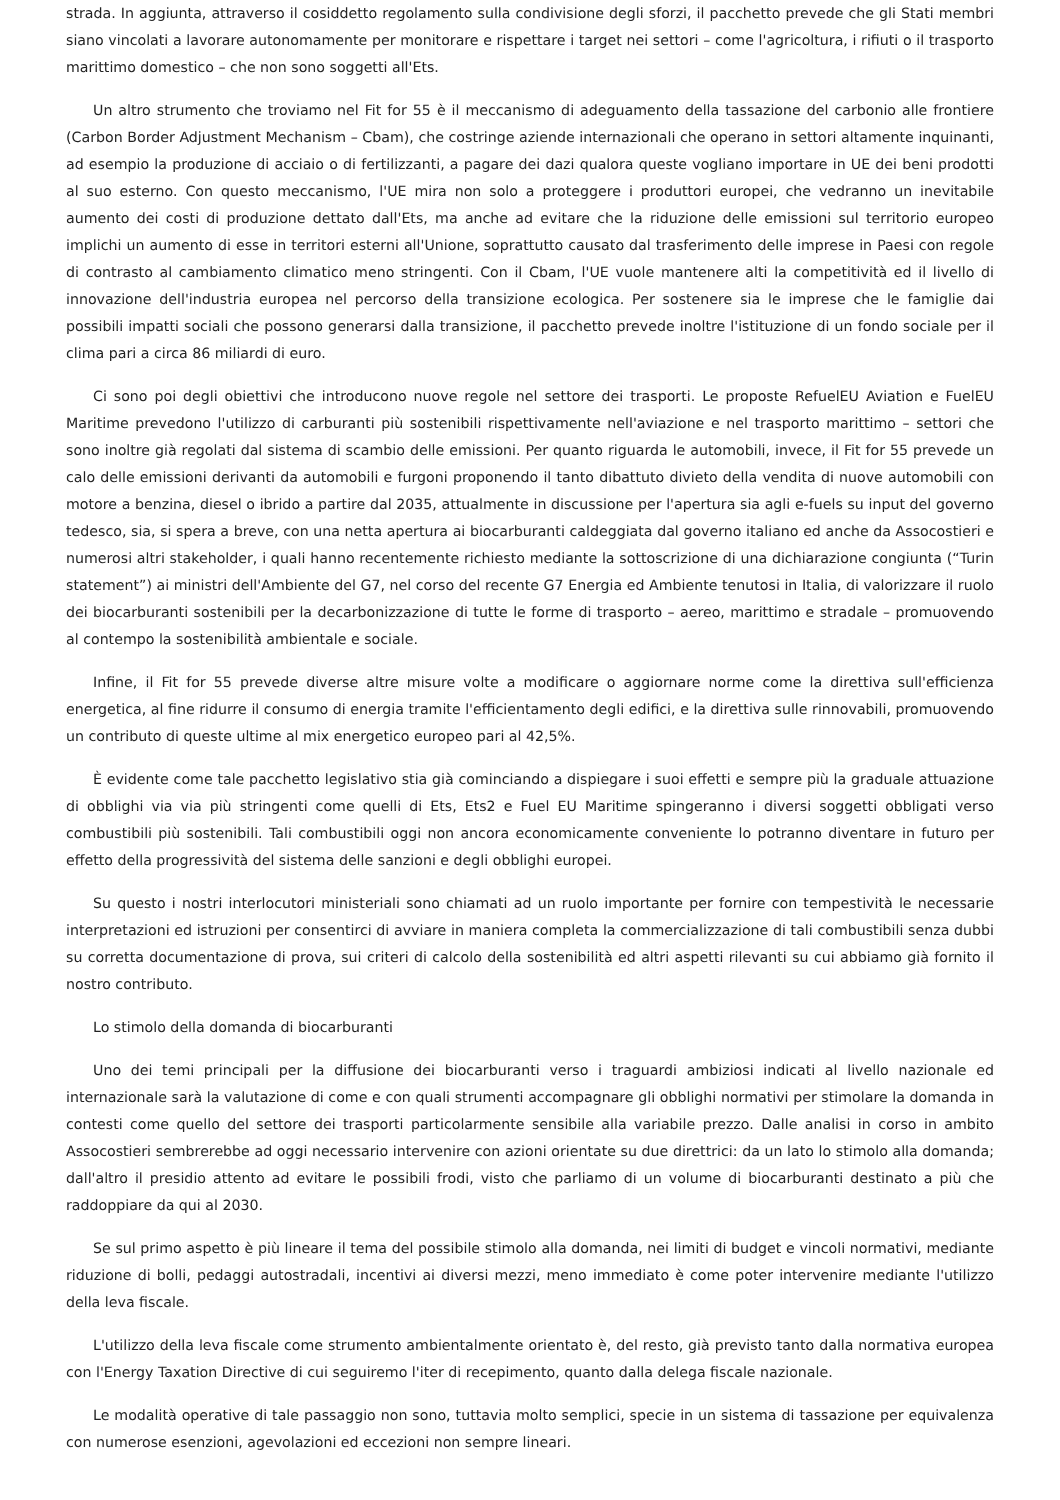strada. In aggiunta, attraverso il cosiddetto regolamento sulla condivisione degli sforzi, il pacchetto prevede che gli Stati membri siano vincolati a lavorare autonomamente per monitorare e rispettare i target nei settori – come l'agricoltura, i rifiuti o il trasporto marittimo domestico – che non sono soggetti all'Ets.
Un altro strumento che troviamo nel Fit for 55 è il meccanismo di adeguamento della tassazione del carbonio alle frontiere (Carbon Border Adjustment Mechanism – Cbam), che costringe aziende internazionali che operano in settori altamente inquinanti, ad esempio la produzione di acciaio o di fertilizzanti, a pagare dei dazi qualora queste vogliano importare in UE dei beni prodotti al suo esterno. Con questo meccanismo, l'UE mira non solo a proteggere i produttori europei, che vedranno un inevitabile aumento dei costi di produzione dettato dall'Ets, ma anche ad evitare che la riduzione delle emissioni sul territorio europeo implichi un aumento di esse in territori esterni all'Unione, soprattutto causato dal trasferimento delle imprese in Paesi con regole di contrasto al cambiamento climatico meno stringenti. Con il Cbam, l'UE vuole mantenere alti la competitività ed il livello di innovazione dell'industria europea nel percorso della transizione ecologica. Per sostenere sia le imprese che le famiglie dai possibili impatti sociali che possono generarsi dalla transizione, il pacchetto prevede inoltre l'istituzione di un fondo sociale per il clima pari a circa 86 miliardi di euro.
Ci sono poi degli obiettivi che introducono nuove regole nel settore dei trasporti. Le proposte RefuelEU Aviation e FuelEU Maritime prevedono l'utilizzo di carburanti più sostenibili rispettivamente nell'aviazione e nel trasporto marittimo – settori che sono inoltre già regolati dal sistema di scambio delle emissioni. Per quanto riguarda le automobili, invece, il Fit for 55 prevede un calo delle emissioni derivanti da automobili e furgoni proponendo il tanto dibattuto divieto della vendita di nuove automobili con motore a benzina, diesel o ibrido a partire dal 2035, attualmente in discussione per l'apertura sia agli e-fuels su input del governo tedesco, sia, si spera a breve, con una netta apertura ai biocarburanti caldeggiata dal governo italiano ed anche da Assocostieri e numerosi altri stakeholder, i quali hanno recentemente richiesto mediante la sottoscrizione di una dichiarazione congiunta (“Turin statement”) ai ministri dell'Ambiente del G7, nel corso del recente G7 Energia ed Ambiente tenutosi in Italia, di valorizzare il ruolo dei biocarburanti sostenibili per la decarbonizzazione di tutte le forme di trasporto – aereo, marittimo e stradale – promuovendo al contempo la sostenibilità ambientale e sociale.
Infine, il Fit for 55 prevede diverse altre misure volte a modificare o aggiornare norme come la direttiva sull'efficienza energetica, al fine ridurre il consumo di energia tramite l'efficientamento degli edifici, e la direttiva sulle rinnovabili, promuovendo un contributo di queste ultime al mix energetico europeo pari al 42,5%.
È evidente come tale pacchetto legislativo stia già cominciando a dispiegare i suoi effetti e sempre più la graduale attuazione di obblighi via via più stringenti come quelli di Ets, Ets2 e Fuel EU Maritime spingeranno i diversi soggetti obbligati verso combustibili più sostenibili. Tali combustibili oggi non ancora economicamente conveniente lo potranno diventare in futuro per effetto della progressività del sistema delle sanzioni e degli obblighi europei.
Su questo i nostri interlocutori ministeriali sono chiamati ad un ruolo importante per fornire con tempestività le necessarie interpretazioni ed istruzioni per consentirci di avviare in maniera completa la commercializzazione di tali combustibili senza dubbi su corretta documentazione di prova, sui criteri di calcolo della sostenibilità ed altri aspetti rilevanti su cui abbiamo già fornito il nostro contributo.
Lo stimolo della domanda di biocarburanti
Uno dei temi principali per la diffusione dei biocarburanti verso i traguardi ambiziosi indicati al livello nazionale ed internazionale sarà la valutazione di come e con quali strumenti accompagnare gli obblighi normativi per stimolare la domanda in contesti come quello del settore dei trasporti particolarmente sensibile alla variabile prezzo. Dalle analisi in corso in ambito Assocostieri sembrerebbe ad oggi necessario intervenire con azioni orientate su due direttrici: da un lato lo stimolo alla domanda; dall'altro il presidio attento ad evitare le possibili frodi, visto che parliamo di un volume di biocarburanti destinato a più che raddoppiare da qui al 2030.
Se sul primo aspetto è più lineare il tema del possibile stimolo alla domanda, nei limiti di budget e vincoli normativi, mediante riduzione di bolli, pedaggi autostradali, incentivi ai diversi mezzi, meno immediato è come poter intervenire mediante l'utilizzo della leva fiscale.
L'utilizzo della leva fiscale come strumento ambientalmente orientato è, del resto, già previsto tanto dalla normativa europea con l'Energy Taxation Directive di cui seguiremo l'iter di recepimento, quanto dalla delega fiscale nazionale.
Le modalità operative di tale passaggio non sono, tuttavia molto semplici, specie in un sistema di tassazione per equivalenza con numerose esenzioni, agevolazioni ed eccezioni non sempre lineari.